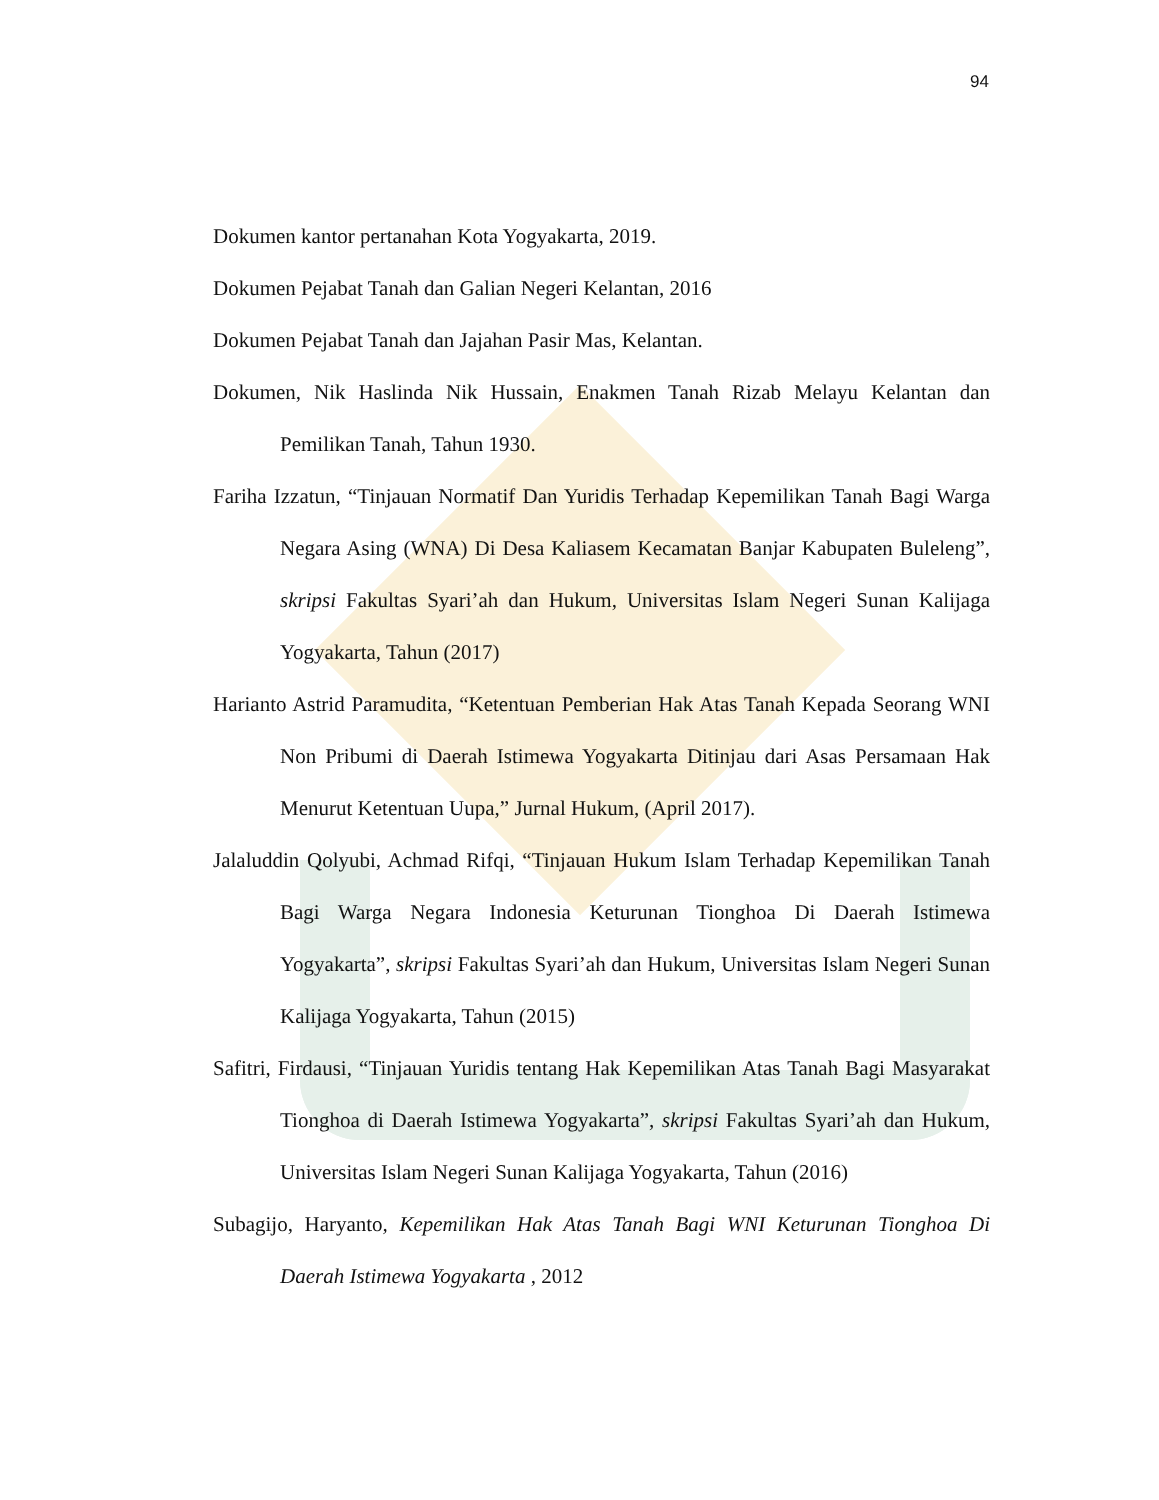94
Dokumen kantor pertanahan Kota Yogyakarta, 2019.
Dokumen Pejabat Tanah dan Galian Negeri Kelantan, 2016
Dokumen Pejabat Tanah dan Jajahan Pasir Mas, Kelantan.
Dokumen, Nik Haslinda Nik Hussain, Enakmen Tanah Rizab Melayu Kelantan dan Pemilikan Tanah, Tahun 1930.
Fariha Izzatun, “Tinjauan Normatif Dan Yuridis Terhadap Kepemilikan Tanah Bagi Warga Negara Asing (WNA) Di Desa Kaliasem Kecamatan Banjar Kabupaten Buleleng”, skripsi Fakultas Syari’ah dan Hukum, Universitas Islam Negeri Sunan Kalijaga Yogyakarta, Tahun (2017)
Harianto Astrid Paramudita, “Ketentuan Pemberian Hak Atas Tanah Kepada Seorang WNI Non Pribumi di Daerah Istimewa Yogyakarta Ditinjau dari Asas Persamaan Hak Menurut Ketentuan Uupa,” Jurnal Hukum, (April 2017).
Jalaluddin Qolyubi, Achmad Rifqi, “Tinjauan Hukum Islam Terhadap Kepemilikan Tanah Bagi Warga Negara Indonesia Keturunan Tionghoa Di Daerah Istimewa Yogyakarta”, skripsi Fakultas Syari’ah dan Hukum, Universitas Islam Negeri Sunan Kalijaga Yogyakarta, Tahun (2015)
Safitri, Firdausi, “Tinjauan Yuridis tentang Hak Kepemilikan Atas Tanah Bagi Masyarakat Tionghoa di Daerah Istimewa Yogyakarta”, skripsi Fakultas Syari’ah dan Hukum, Universitas Islam Negeri Sunan Kalijaga Yogyakarta, Tahun (2016)
Subagijo, Haryanto, Kepemilikan Hak Atas Tanah Bagi WNI Keturunan Tionghoa Di Daerah Istimewa Yogyakarta , 2012